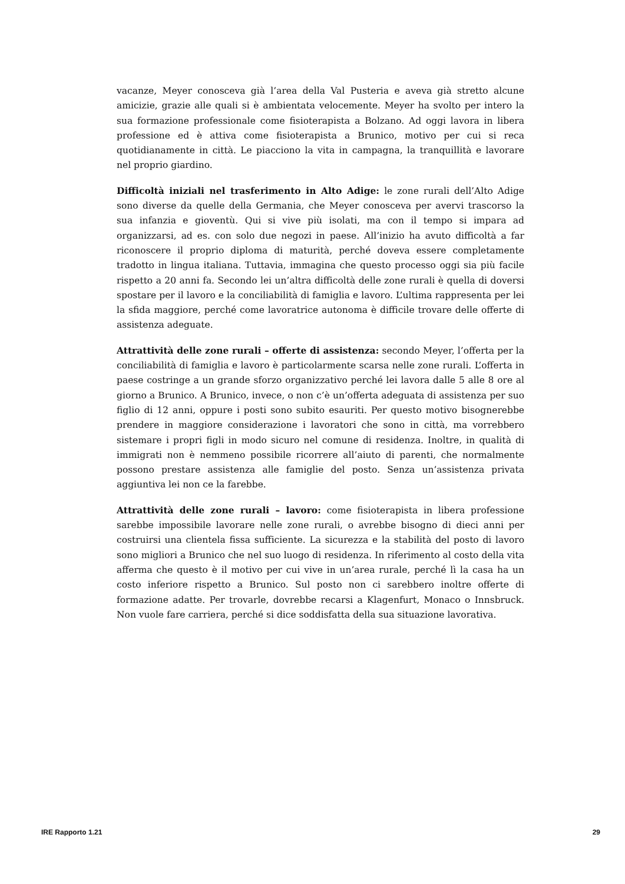vacanze, Meyer conosceva già l’area della Val Pusteria e aveva già stretto alcune amicizie, grazie alle quali si è ambientata velocemente. Meyer ha svolto per intero la sua formazione professionale come fisioterapista a Bolzano. Ad oggi lavora in libera professione ed è attiva come fisioterapista a Brunico, motivo per cui si reca quotidianamente in città. Le piacciono la vita in campagna, la tranquillità e lavorare nel proprio giardino.
Difficoltà iniziali nel trasferimento in Alto Adige: le zone rurali dell’Alto Adige sono diverse da quelle della Germania, che Meyer conosceva per avervi trascorso la sua infanzia e gioventù. Qui si vive più isolati, ma con il tempo si impara ad organizzarsi, ad es. con solo due negozi in paese. All’inizio ha avuto difficoltà a far riconoscere il proprio diploma di maturità, perché doveva essere completamente tradotto in lingua italiana. Tuttavia, immagina che questo processo oggi sia più facile rispetto a 20 anni fa. Secondo lei un’altra difficoltà delle zone rurali è quella di doversi spostare per il lavoro e la conciliabilità di famiglia e lavoro. L’ultima rappresenta per lei la sfida maggiore, perché come lavoratrice autonoma è difficile trovare delle offerte di assistenza adeguate.
Attrattività delle zone rurali – offerte di assistenza: secondo Meyer, l’offerta per la conciliabilità di famiglia e lavoro è particolarmente scarsa nelle zone rurali. L’offerta in paese costringe a un grande sforzo organizzativo perché lei lavora dalle 5 alle 8 ore al giorno a Brunico. A Brunico, invece, o non c’è un’offerta adeguata di assistenza per suo figlio di 12 anni, oppure i posti sono subito esauriti. Per questo motivo bisognerebbe prendere in maggiore considerazione i lavoratori che sono in città, ma vorrebbero sistemare i propri figli in modo sicuro nel comune di residenza. Inoltre, in qualità di immigrati non è nemmeno possibile ricorrere all’aiuto di parenti, che normalmente possono prestare assistenza alle famiglie del posto. Senza un’assistenza privata aggiuntiva lei non ce la farebbe.
Attrattività delle zone rurali – lavoro: come fisioterapista in libera professione sarebbe impossibile lavorare nelle zone rurali, o avrebbe bisogno di dieci anni per costruirsi una clientela fissa sufficiente. La sicurezza e la stabilità del posto di lavoro sono migliori a Brunico che nel suo luogo di residenza. In riferimento al costo della vita afferma che questo è il motivo per cui vive in un’area rurale, perché lì la casa ha un costo inferiore rispetto a Brunico. Sul posto non ci sarebbero inoltre offerte di formazione adatte. Per trovarle, dovrebbe recarsi a Klagenfurt, Monaco o Innsbruck. Non vuole fare carriera, perché si dice soddisfatta della sua situazione lavorativa.
IRE Rapporto 1.21 29